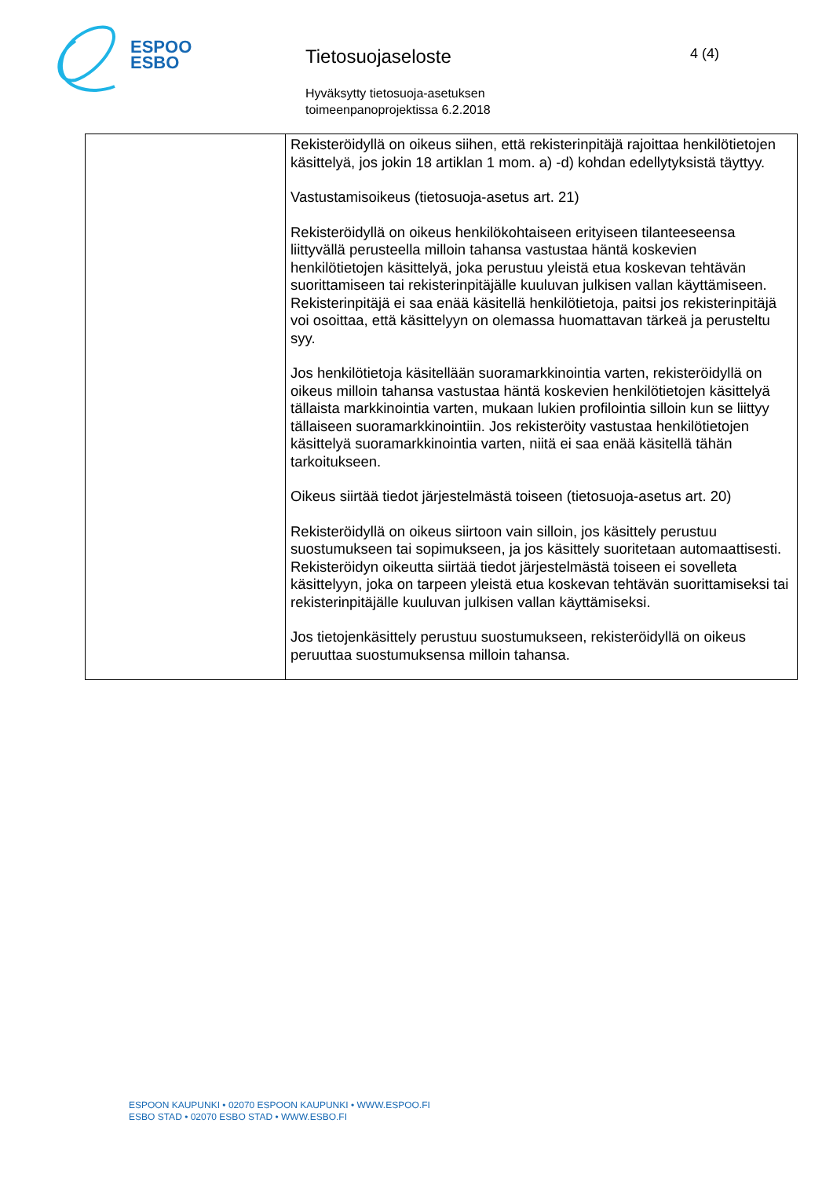ESPOO
ESBO
Tietosuojaseloste
Hyväksytty tietosuoja-asetuksen
toimeenpanoprojektissa 6.2.2018
4 (4)
| | Rekisteröidyllä on oikeus siihen, että rekisterinpitäjä rajoittaa henkilötietojen käsittelyä, jos jokin 18 artiklan 1 mom. a) -d) kohdan edellytyksistä täyttyy. Vastustamisoikeus (tietosuoja-asetus art. 21) Rekisteröidyllä on oikeus henkilökohtaiseen erityiseen tilanteeseensa liittyvällä perusteella milloin tahansa vastustaa häntä koskevien henkilötietojen käsittelyä, joka perustuu yleistä etua koskevan tehtävän suorittamiseen tai rekisterinpitäjälle kuuluvan julkisen vallan käyttämiseen. Rekisterinpitäjä ei saa enää käsitellä henkilötietoja, paitsi jos rekisterinpitäjä voi osoittaa, että käsittelyyn on olemassa huomattavan tärkeä ja perusteltu syy. Jos henkilötietoja käsitellään suoramarkkinointia varten, rekisteröidyllä on oikeus milloin tahansa vastustaa häntä koskevien henkilötietojen käsittelyä tällaista markkinointia varten, mukaan lukien profilointia silloin kun se liittyy tällaiseen suoramarkkinointiin. Jos rekisteröity vastustaa henkilötietojen käsittelyä suoramarkkinointia varten, niitä ei saa enää käsitellä tähän tarkoitukseen. Oikeus siirtää tiedot järjestelmästä toiseen (tietosuoja-asetus art. 20) Rekisteröidyllä on oikeus siirtoon vain silloin, jos käsittely perustuu suostumukseen tai sopimukseen, ja jos käsittely suoritetaan automaattisesti. Rekisteröidyn oikeutta siirtää tiedot järjestelmästä toiseen ei sovelleta käsittelyyn, joka on tarpeen yleistä etua koskevan tehtävän suorittamiseksi tai rekisterinpitäjälle kuuluvan julkisen vallan käyttämiseksi. Jos tietojenkäsittely perustuu suostumukseen, rekisteröidyllä on oikeus peruuttaa suostumuksensa milloin tahansa. |
ESPOON KAUPUNKI • 02070 ESPOON KAUPUNKI • WWW.ESPOO.FI
ESBO STAD • 02070 ESBO STAD • WWW.ESBO.FI